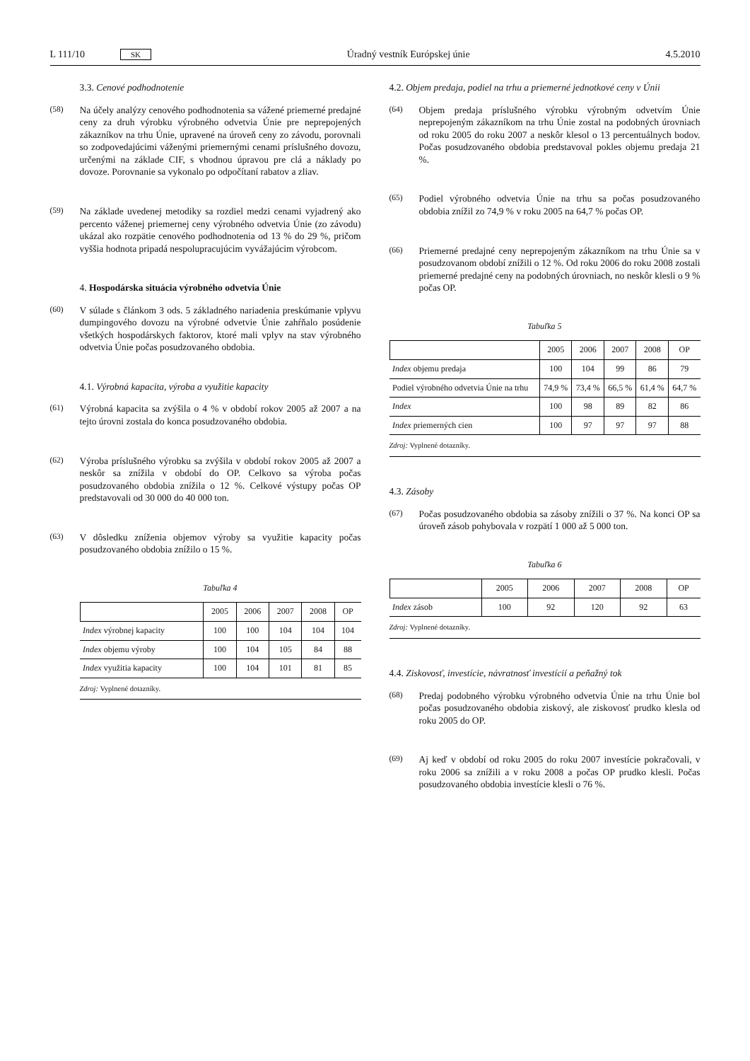L 111/10 SK Úradný vestník Európskej únie 4.5.2010
3.3. Cenové podhodnotenie
(58) Na účely analýzy cenového podhodnotenia sa vážené priemerné predajné ceny za druh výrobku výrobného odvetvia Únie pre neprepojených zákazníkov na trhu Únie, upravené na úroveň ceny zo závodu, porovnali so zodpovedajúcimi váženými priemernými cenami príslušného dovozu, určenými na základe CIF, s vhodnou úpravou pre clá a náklady po dovoze. Porovnanie sa vykonalo po odpočítaní rabatov a zliav.
(59) Na základe uvedenej metodiky sa rozdiel medzi cenami vyjadrený ako percento váženej priemernej ceny výrobného odvetvia Únie (zo závodu) ukázal ako rozpätie cenového podhodnotenia od 13 % do 29 %, pričom vyššia hodnota pripadá nespolupracujúcim vyvážajúcim výrobcom.
4. Hospodárska situácia výrobného odvetvia Únie
(60) V súlade s článkom 3 ods. 5 základného nariadenia preskúmanie vplyvu dumpingového dovozu na výrobné odvetvie Únie zahŕňalo posúdenie všetkých hospodárskych faktorov, ktoré mali vplyv na stav výrobného odvetvia Únie počas posudzovaného obdobia.
4.1. Výrobná kapacita, výroba a využitie kapacity
(61) Výrobná kapacita sa zvýšila o 4 % v období rokov 2005 až 2007 a na tejto úrovni zostala do konca posudzovaného obdobia.
(62) Výroba príslušného výrobku sa zvýšila v období rokov 2005 až 2007 a neskôr sa znížila v období do OP. Celkovo sa výroba počas posudzovaného obdobia znížila o 12 %. Celkové výstupy počas OP predstavovali od 30 000 do 40 000 ton.
(63) V dôsledku zníženia objemov výroby sa využitie kapacity počas posudzovaného obdobia znížilo o 15 %.
Tabuľka 4
| | 2005 | 2006 | 2007 | 2008 | OP |
| --- | --- | --- | --- | --- | --- |
| Index výrobnej kapacity | 100 | 100 | 104 | 104 | 104 |
| Index objemu výroby | 100 | 104 | 105 | 84 | 88 |
| Index využitia kapacity | 100 | 104 | 101 | 81 | 85 |
Zdroj: Vyplnené dotazníky.
4.2. Objem predaja, podiel na trhu a priemerné jednotkové ceny v Únii
(64) Objem predaja príslušného výrobku výrobným odvetvím Únie neprepojeným zákazníkom na trhu Únie zostal na podobných úrovniach od roku 2005 do roku 2007 a neskôr klesol o 13 percentuálnych bodov. Počas posudzovaného obdobia predstavoval pokles objemu predaja 21 %.
(65) Podiel výrobného odvetvia Únie na trhu sa počas posudzovaného obdobia znížil zo 74,9 % v roku 2005 na 64,7 % počas OP.
(66) Priemerné predajné ceny neprepojeným zákazníkom na trhu Únie sa v posudzovanom období znížili o 12 %. Od roku 2006 do roku 2008 zostali priemerné predajné ceny na podobných úrovniach, no neskôr klesli o 9 % počas OP.
Tabuľka 5
| | 2005 | 2006 | 2007 | 2008 | OP |
| --- | --- | --- | --- | --- | --- |
| Index objemu predaja | 100 | 104 | 99 | 86 | 79 |
| Podiel výrobného odvetvia Únie na trhu | 74,9 % | 73,4 % | 66,5 % | 61,4 % | 64,7 % |
| Index | 100 | 98 | 89 | 82 | 86 |
| Index priemerných cien | 100 | 97 | 97 | 97 | 88 |
Zdroj: Vyplnené dotazníky.
4.3. Zásoby
(67) Počas posudzovaného obdobia sa zásoby znížili o 37 %. Na konci OP sa úroveň zásob pohybovala v rozpätí 1 000 až 5 000 ton.
Tabuľka 6
| | 2005 | 2006 | 2007 | 2008 | OP |
| --- | --- | --- | --- | --- | --- |
| Index zásob | 100 | 92 | 120 | 92 | 63 |
Zdroj: Vyplnené dotazníky.
4.4. Ziskovosť, investície, návratnosť investícií a peňažný tok
(68) Predaj podobného výrobku výrobného odvetvia Únie na trhu Únie bol počas posudzovaného obdobia ziskový, ale ziskovosť prudko klesla od roku 2005 do OP.
(69) Aj keď v období od roku 2005 do roku 2007 investície pokračovali, v roku 2006 sa znížili a v roku 2008 a počas OP prudko klesli. Počas posudzovaného obdobia investície klesli o 76 %.